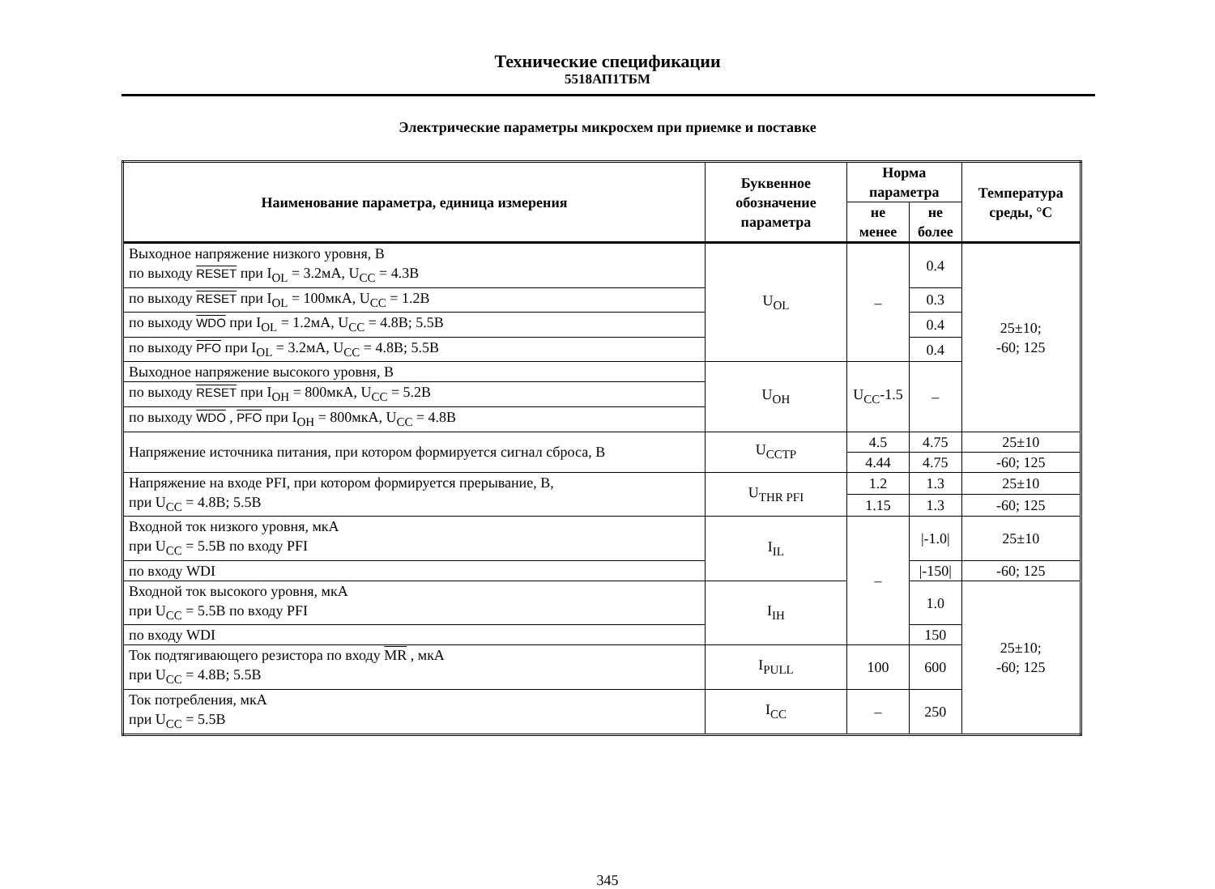Технические спецификации
5518АП1ТБМ
Электрические параметры микросхем при приемке и поставке
| Наименование параметра, единица измерения | Буквенное обозначение параметра | Норма параметра | | Температура среды, °C |
| --- | --- | --- | --- | --- |
| | | не менее | не более | |
| Выходное напряжение низкого уровня, В по выходу RESET при I<sub>OL</sub> = 3.2мА, U<sub>CC</sub> = 4.3В | U<sub>OL</sub> | – | 0.4 | 25±10; -60; 125 |
| по выходу RESET при I<sub>OL</sub> = 100мкА, U<sub>CC</sub> = 1.2В | | | 0.3 | |
| по выходу WDO при I<sub>OL</sub> = 1.2мА, U<sub>CC</sub> = 4.8В; 5.5В | | | 0.4 | |
| по выходу PFO при I<sub>OL</sub> = 3.2мА, U<sub>CC</sub> = 4.8В; 5.5В | | | 0.4 | |
| Выходное напряжение высокого уровня, В | U<sub>OH</sub> | U<sub>CC</sub>-1.5 | – | |
| по выходу RESET при I<sub>OH</sub> = 800мкА, U<sub>CC</sub> = 5.2В | | | | |
| по выходу WDO , PFO при I<sub>OH</sub> = 800мкА, U<sub>CC</sub> = 4.8В | | | | |
| Напряжение источника питания, при котором формируется сигнал сброса, В | U<sub>CCTP</sub> | 4.5 | 4.75 | 25±10 |
| | | 4.44 | 4.75 | -60; 125 |
| Напряжение на входе PFI, при котором формируется прерывание, В, при U<sub>CC</sub> = 4.8В; 5.5В | U<sub>THR PFI</sub> | 1.2 | 1.3 | 25±10 |
| | | 1.15 | 1.3 | -60; 125 |
| Входной ток низкого уровня, мкА при U<sub>CC</sub> = 5.5В по входу PFI | I<sub>IL</sub> | – | /-1.0/ | 25±10 |
| по входу WDI | | | /-150/ | -60; 125 |
| Входной ток высокого уровня, мкА при U<sub>CC</sub> = 5.5В по входу PFI | I<sub>IH</sub> | | 1.0 | 25±10; -60; 125 |
| по входу WDI | | | 150 | |
| Ток подтягивающего резистора по входу MR , мкА при U<sub>CC</sub> = 4.8В; 5.5В | I<sub>PULL</sub> | 100 | 600 | |
| Ток потребления, мкА при U<sub>CC</sub> = 5.5В | I<sub>CC</sub> | – | 250 | |
345